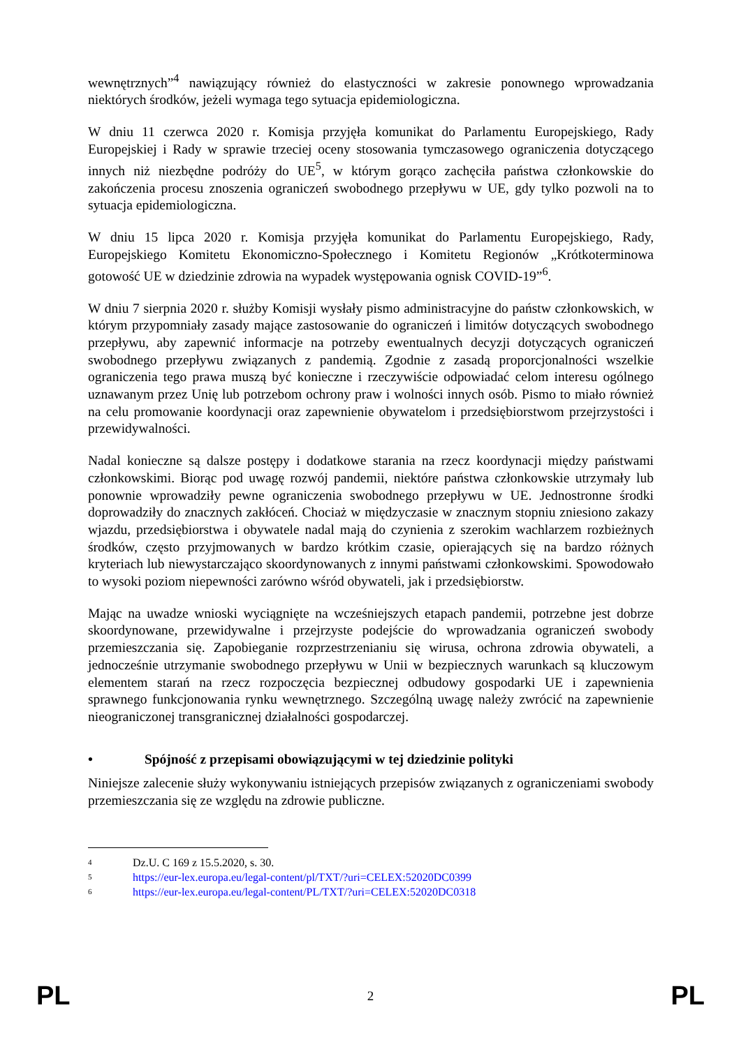wewnętrznych”<sup>4</sup> nawiązujący również do elastyczności w zakresie ponownego wprowadzania niektórych środków, jeżeli wymaga tego sytuacja epidemiologiczna.
W dniu 11 czerwca 2020 r. Komisja przyjęła komunikat do Parlamentu Europejskiego, Rady Europejskiej i Rady w sprawie trzeciej oceny stosowania tymczasowego ograniczenia dotyczącego innych niż niezbędne podróży do UE<sup>5</sup>, w którym gorąco zachęciła państwa członkowskie do zakończenia procesu znoszenia ograniczeń swobodnego przepływu w UE, gdy tylko pozwoli na to sytuacja epidemiologiczna.
W dniu 15 lipca 2020 r. Komisja przyjęła komunikat do Parlamentu Europejskiego, Rady, Europejskiego Komitetu Ekonomiczno-Społecznego i Komitetu Regionów „Krótkoterminowa gotowość UE w dziedzinie zdrowia na wypadek występowania ognisk COVID-19”<sup>6</sup>.
W dniu 7 sierpnia 2020 r. służby Komisji wysłały pismo administracyjne do państw członkowskich, w którym przypomniały zasady mające zastosowanie do ograniczeń i limitów dotyczących swobodnego przepływu, aby zapewnić informacje na potrzeby ewentualnych decyzji dotyczących ograniczeń swobodnego przepływu związanych z pandemią. Zgodnie z zasadą proporcjonalności wszelkie ograniczenia tego prawa muszą być konieczne i rzeczywiście odpowiadać celom interesu ogólnego uznawanym przez Unię lub potrzebom ochrony praw i wolności innych osób. Pismo to miało również na celu promowanie koordynacji oraz zapewnienie obywatelom i przedsiębiorstwom przejrzystości i przewidywalności.
Nadal konieczne są dalsze postępy i dodatkowe starania na rzecz koordynacji między państwami członkowskimi. Biorąc pod uwagę rozwój pandemii, niektóre państwa członkowskie utrzymały lub ponownie wprowadziły pewne ograniczenia swobodnego przepływu w UE. Jednostronne środki doprowadziły do znacznych zakłóceń. Chociaż w międzyczasie w znacznym stopniu zniesiono zakazy wjazdu, przedsiębiorstwa i obywatele nadal mają do czynienia z szerokim wachlarzem rozbieżnych środków, często przyjmowanych w bardzo krótkim czasie, opierających się na bardzo różnych kryteriach lub niewystarczająco skoordynowanych z innymi państwami członkowskimi. Spowodowało to wysoki poziom niepewności zarówno wśród obywateli, jak i przedsiębiorstw.
Mając na uwadze wnioski wyciągnięte na wcześniejszych etapach pandemii, potrzebne jest dobrze skoordynowane, przewidywalne i przejrzyste podejście do wprowadzania ograniczeń swobody przemieszczania się. Zapobieganie rozprzestrzenianiu się wirusa, ochrona zdrowia obywateli, a jednocześnie utrzymanie swobodnego przepływu w Unii w bezpiecznych warunkach są kluczowym elementem starań na rzecz rozpoczęcia bezpiecznej odbudowy gospodarki UE i zapewnienia sprawnego funkcjonowania rynku wewnętrznego. Szczególną uwagę należy zwrócić na zapewnienie nieograniczonej transgranicznej działalności gospodarczej.
• Spójność z przepisami obowiązującymi w tej dziedzinie polityki
Niniejsze zalecenie służy wykonywaniu istniejących przepisów związanych z ograniczeniami swobody przemieszczania się ze względu na zdrowie publiczne.
<sup>4</sup> Dz.U. C 169 z 15.5.2020, s. 30.
<sup>5</sup> https://eur-lex.europa.eu/legal-content/pl/TXT/?uri=CELEX:52020DC0399
<sup>6</sup> https://eur-lex.europa.eu/legal-content/PL/TXT/?uri=CELEX:52020DC0318
PL 2 PL